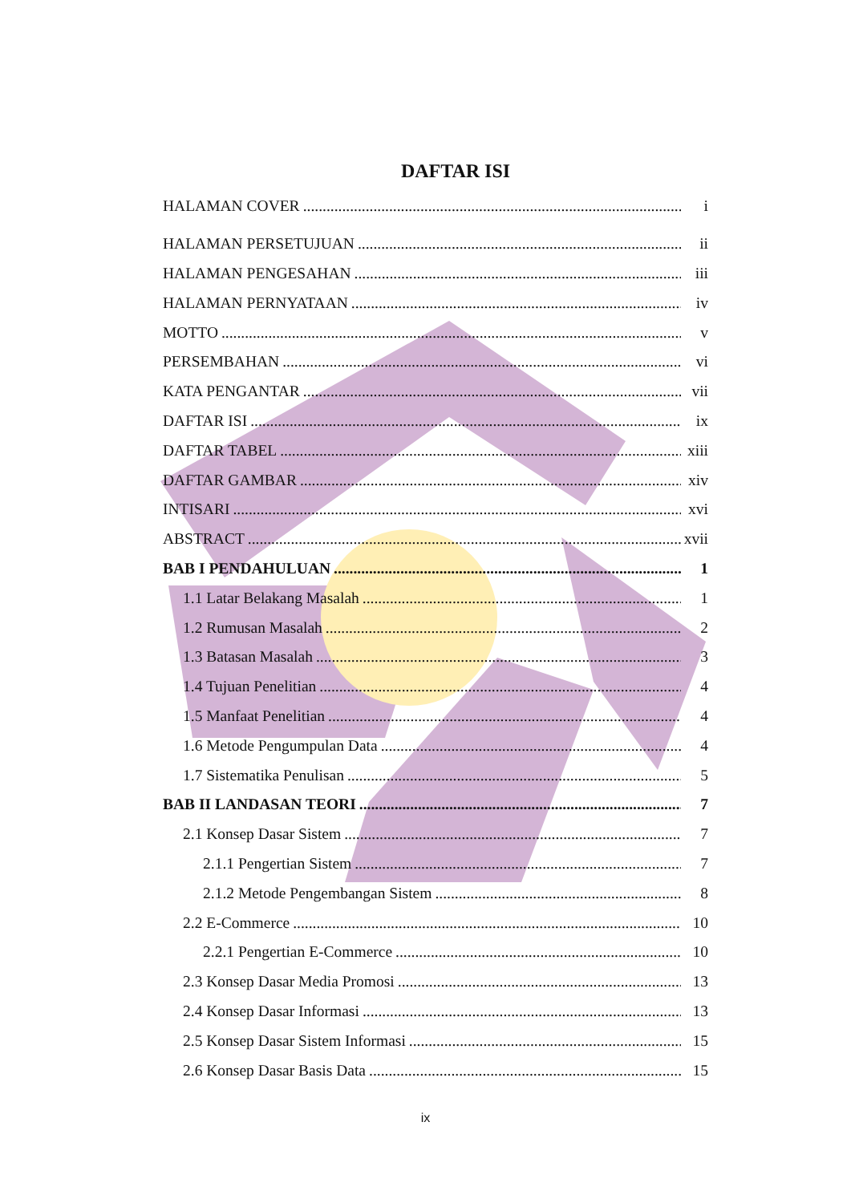DAFTAR ISI
HALAMAN COVER i
HALAMAN PERSETUJUAN ii
HALAMAN PENGESAHAN iii
HALAMAN PERNYATAAN iv
MOTTO v
PERSEMBAHAN vi
KATA PENGANTAR vii
DAFTAR ISI ix
DAFTAR TABEL xiii
DAFTAR GAMBAR xiv
INTISARI xvi
ABSTRACT xvii
BAB I PENDAHULUAN 1
1.1 Latar Belakang Masalah 1
1.2 Rumusan Masalah 2
1.3 Batasan Masalah 3
1.4 Tujuan Penelitian 4
1.5 Manfaat Penelitian 4
1.6 Metode Pengumpulan Data 4
1.7 Sistematika Penulisan 5
BAB II LANDASAN TEORI 7
2.1 Konsep Dasar Sistem 7
2.1.1 Pengertian Sistem 7
2.1.2 Metode Pengembangan Sistem 8
2.2 E-Commerce 10
2.2.1 Pengertian E-Commerce 10
2.3 Konsep Dasar Media Promosi 13
2.4 Konsep Dasar Informasi 13
2.5 Konsep Dasar Sistem Informasi 15
2.6 Konsep Dasar Basis Data 15
ix